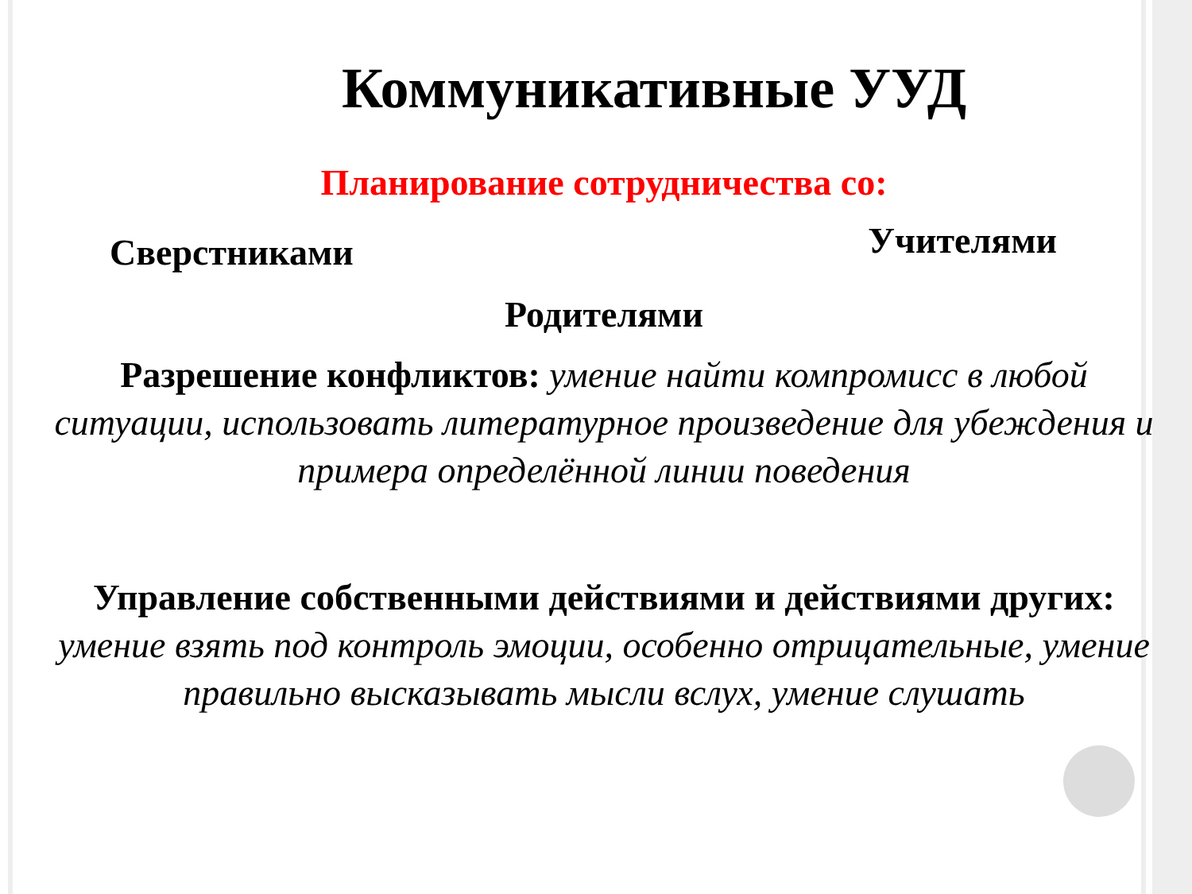Коммуникативные УУД
Планирование сотрудничества со:
Сверстниками Учителями
Родителями
Разрешение конфликтов: умение найти компромисс в любой ситуации, использовать литературное произведение для убеждения и примера определённой линии поведения
Управление собственными действиями и действиями других: умение взять под контроль эмоции, особенно отрицательные, умение правильно высказывать мысли вслух, умение слушать